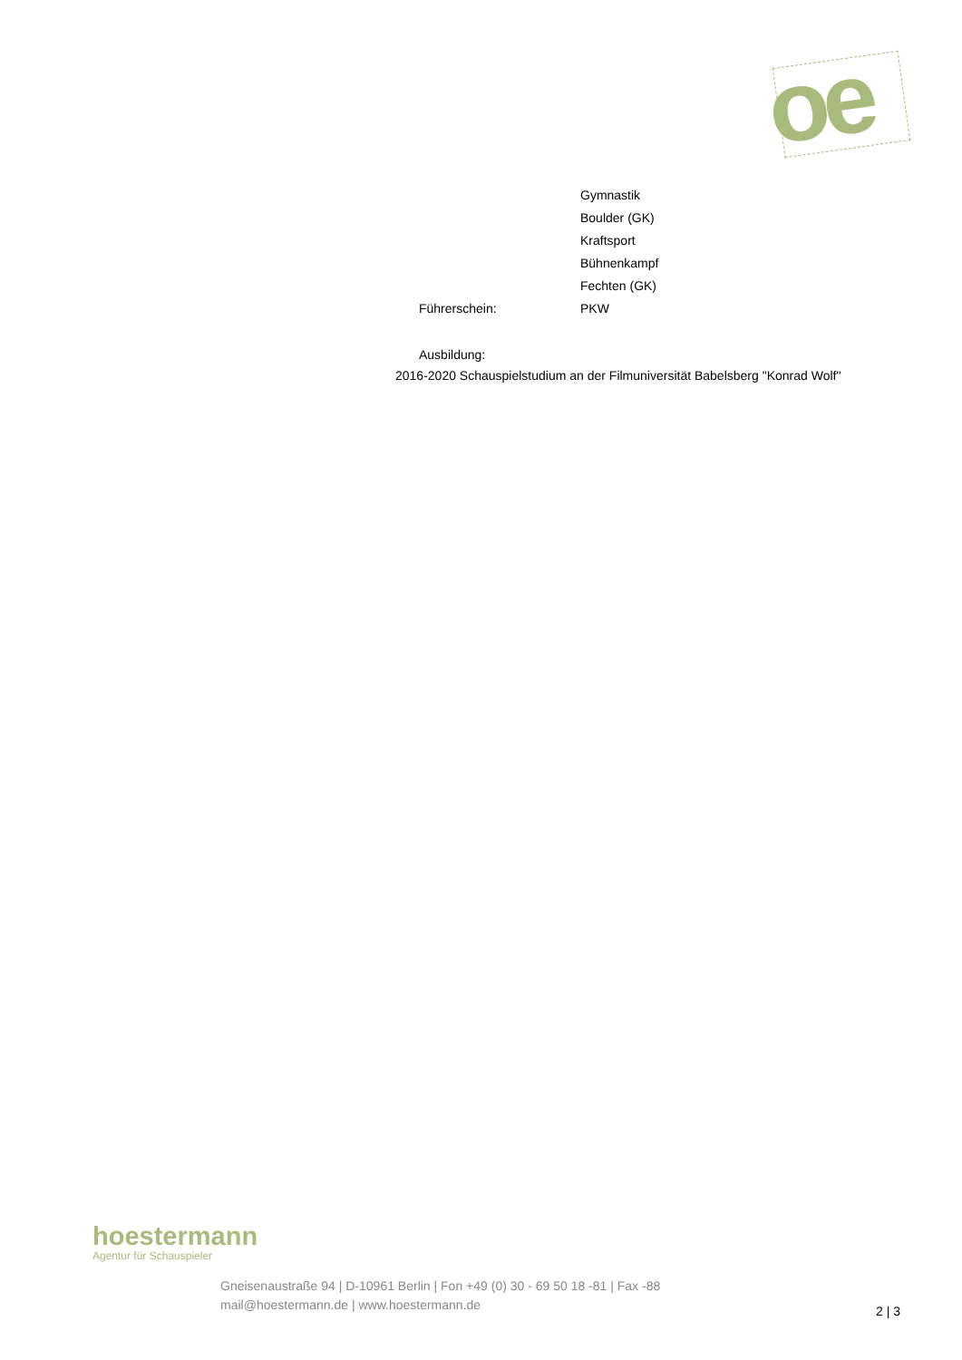oe
Gymnastik
Boulder (GK)
Kraftsport
Bühnenkampf
Fechten (GK)
Führerschein: PKW
Ausbildung:
2016-2020 Schauspielstudium an der Filmuniversität Babelsberg "Konrad Wolf"
hoestermann
Agentur für Schauspieler
Gneisenaustraße 94 | D-10961 Berlin | Fon +49 (0) 30 - 69 50 18 -81 | Fax -88
mail@hoestermann.de | www.hoestermann.de
2 | 3